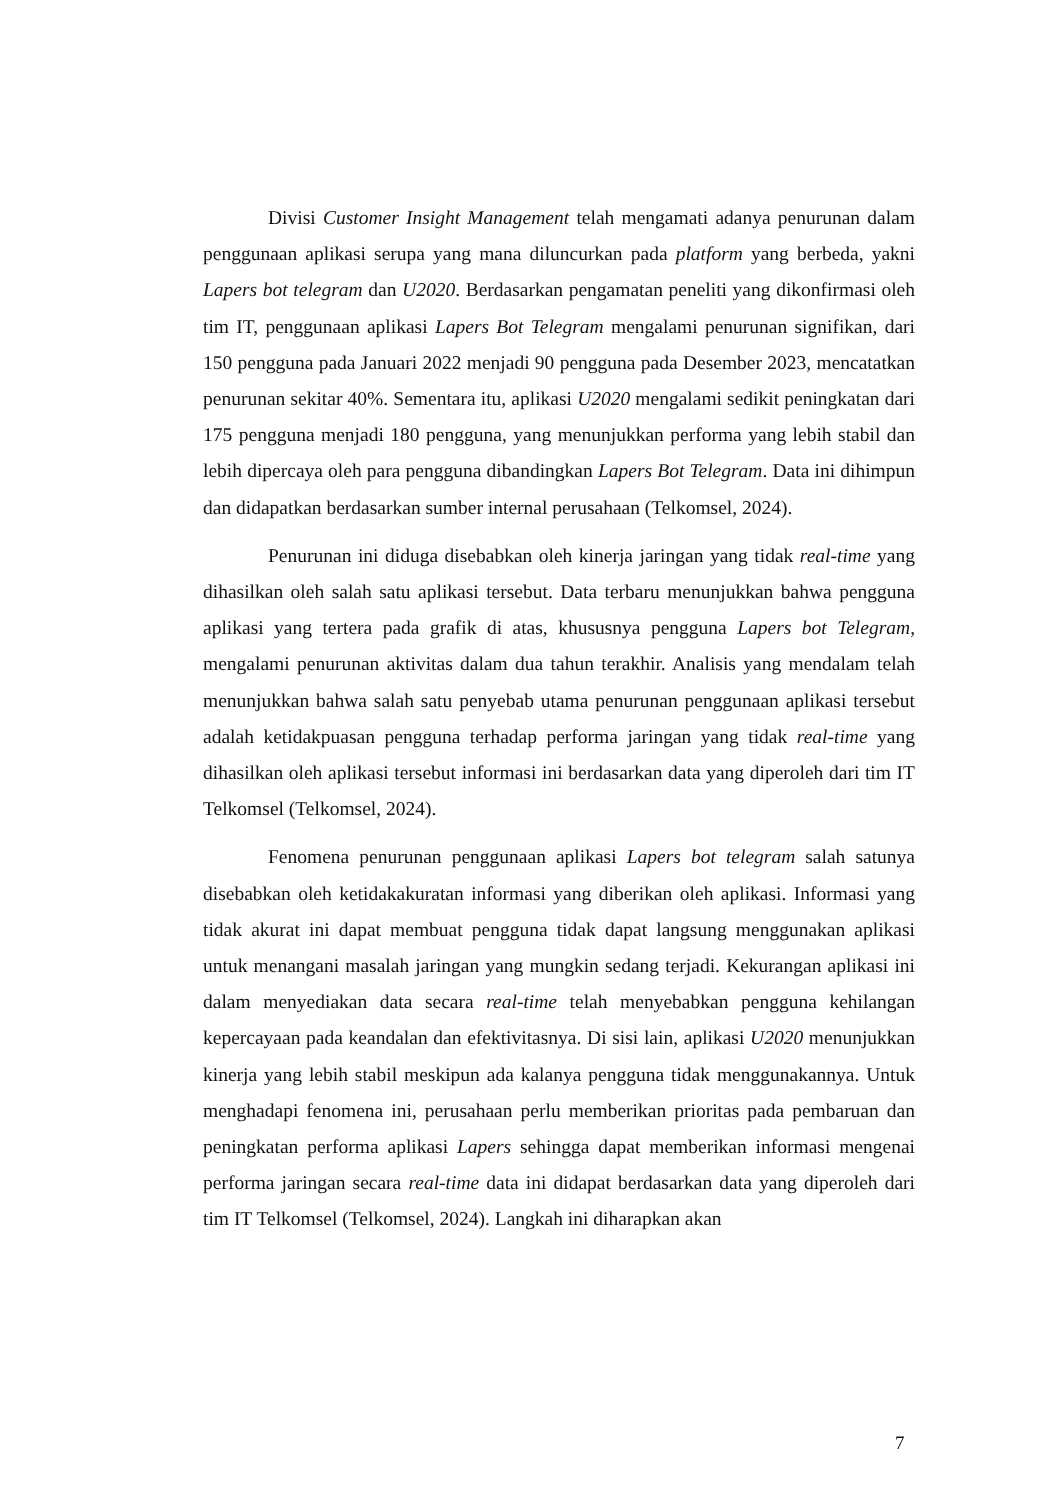Divisi Customer Insight Management telah mengamati adanya penurunan dalam penggunaan aplikasi serupa yang mana diluncurkan pada platform yang berbeda, yakni Lapers bot telegram dan U2020. Berdasarkan pengamatan peneliti yang dikonfirmasi oleh tim IT, penggunaan aplikasi Lapers Bot Telegram mengalami penurunan signifikan, dari 150 pengguna pada Januari 2022 menjadi 90 pengguna pada Desember 2023, mencatatkan penurunan sekitar 40%. Sementara itu, aplikasi U2020 mengalami sedikit peningkatan dari 175 pengguna menjadi 180 pengguna, yang menunjukkan performa yang lebih stabil dan lebih dipercaya oleh para pengguna dibandingkan Lapers Bot Telegram. Data ini dihimpun dan didapatkan berdasarkan sumber internal perusahaan (Telkomsel, 2024).
Penurunan ini diduga disebabkan oleh kinerja jaringan yang tidak real-time yang dihasilkan oleh salah satu aplikasi tersebut. Data terbaru menunjukkan bahwa pengguna aplikasi yang tertera pada grafik di atas, khususnya pengguna Lapers bot Telegram, mengalami penurunan aktivitas dalam dua tahun terakhir. Analisis yang mendalam telah menunjukkan bahwa salah satu penyebab utama penurunan penggunaan aplikasi tersebut adalah ketidakpuasan pengguna terhadap performa jaringan yang tidak real-time yang dihasilkan oleh aplikasi tersebut informasi ini berdasarkan data yang diperoleh dari tim IT Telkomsel (Telkomsel, 2024).
Fenomena penurunan penggunaan aplikasi Lapers bot telegram salah satunya disebabkan oleh ketidakakuratan informasi yang diberikan oleh aplikasi. Informasi yang tidak akurat ini dapat membuat pengguna tidak dapat langsung menggunakan aplikasi untuk menangani masalah jaringan yang mungkin sedang terjadi. Kekurangan aplikasi ini dalam menyediakan data secara real-time telah menyebabkan pengguna kehilangan kepercayaan pada keandalan dan efektivitasnya. Di sisi lain, aplikasi U2020 menunjukkan kinerja yang lebih stabil meskipun ada kalanya pengguna tidak menggunakannya. Untuk menghadapi fenomena ini, perusahaan perlu memberikan prioritas pada pembaruan dan peningkatan performa aplikasi Lapers sehingga dapat memberikan informasi mengenai performa jaringan secara real-time data ini didapat berdasarkan data yang diperoleh dari tim IT Telkomsel (Telkomsel, 2024). Langkah ini diharapkan akan
7